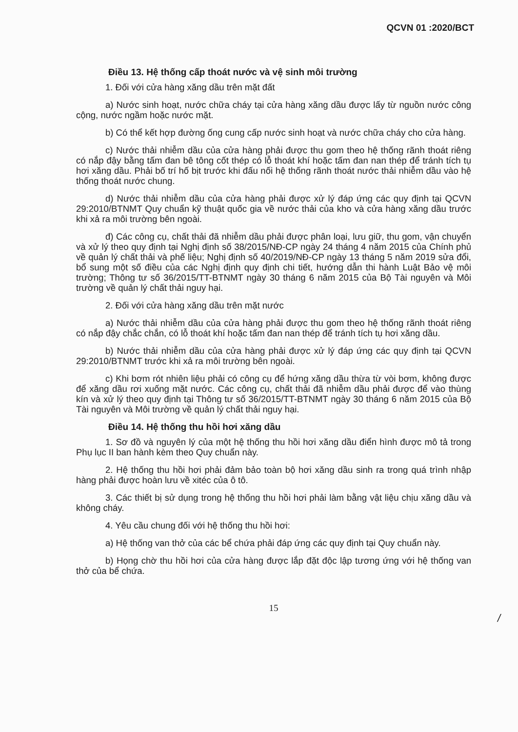QCVN 01 :2020/BCT
Điều 13. Hệ thống cấp thoát nước và vệ sinh môi trường
1. Đối với cửa hàng xăng dầu trên mặt đất
a) Nước sinh hoạt, nước chữa cháy tại cửa hàng xăng dầu được lấy từ nguồn nước công cộng, nước ngầm hoặc nước mặt.
b) Có thể kết hợp đường ống cung cấp nước sinh hoạt và nước chữa cháy cho cửa hàng.
c) Nước thải nhiễm dầu của cửa hàng phải được thu gom theo hệ thống rãnh thoát riêng có nắp đậy bằng tấm đan bê tông cốt thép có lỗ thoát khí hoặc tấm đan nan thép để tránh tích tụ hơi xăng dầu. Phải bố trí hố bịt trước khi đấu nối hệ thống rãnh thoát nước thải nhiễm dầu vào hệ thống thoát nước chung.
d) Nước thải nhiễm dầu của cửa hàng phải được xử lý đáp ứng các quy định tại QCVN 29:2010/BTNMT Quy chuẩn kỹ thuật quốc gia về nước thải của kho và cửa hàng xăng dầu trước khi xả ra môi trường bên ngoài.
đ) Các công cụ, chất thải đã nhiễm dầu phải được phân loại, lưu giữ, thu gom, vận chuyển và xử lý theo quy định tại Nghị định số 38/2015/NĐ-CP ngày 24 tháng 4 năm 2015 của Chính phủ về quản lý chất thải và phế liệu; Nghị định số 40/2019/NĐ-CP ngày 13 tháng 5 năm 2019 sửa đổi, bổ sung một số điều của các Nghị định quy định chi tiết, hướng dẫn thi hành Luật Bảo vệ môi trường; Thông tư số 36/2015/TT-BTNMT ngày 30 tháng 6 năm 2015 của Bộ Tài nguyên và Môi trường về quản lý chất thải nguy hại.
2. Đối với cửa hàng xăng dầu trên mặt nước
a) Nước thải nhiễm dầu của cửa hàng phải được thu gom theo hệ thống rãnh thoát riêng có nắp đậy chắc chắn, có lỗ thoát khí hoặc tấm đan nan thép để tránh tích tụ hơi xăng dầu.
b) Nước thải nhiễm dầu của cửa hàng phải được xử lý đáp ứng các quy định tại QCVN 29:2010/BTNMT trước khi xả ra môi trường bên ngoài.
c) Khi bơm rót nhiên liệu phải có công cụ để hứng xăng dầu thừa từ vòi bơm, không được để xăng dầu rơi xuống mặt nước. Các công cụ, chất thải đã nhiễm dầu phải được để vào thùng kín và xử lý theo quy định tại Thông tư số 36/2015/TT-BTNMT ngày 30 tháng 6 năm 2015 của Bộ Tài nguyên và Môi trường về quản lý chất thải nguy hại.
Điều 14. Hệ thống thu hồi hơi xăng dầu
1. Sơ đồ và nguyên lý của một hệ thống thu hồi hơi xăng dầu điển hình được mô tả trong Phụ lục II ban hành kèm theo Quy chuẩn này.
2. Hệ thống thu hồi hơi phải đảm bảo toàn bộ hơi xăng dầu sinh ra trong quá trình nhập hàng phải được hoàn lưu về xitéc của ô tô.
3. Các thiết bị sử dụng trong hệ thống thu hồi hơi phải làm bằng vật liệu chịu xăng dầu và không cháy.
4. Yêu cầu chung đối với hệ thống thu hồi hơi:
a) Hệ thống van thở của các bể chứa phải đáp ứng các quy định tại Quy chuẩn này.
b) Họng chờ thu hồi hơi của cửa hàng được lắp đặt độc lập tương ứng với hệ thống van thở của bể chứa.
15
/